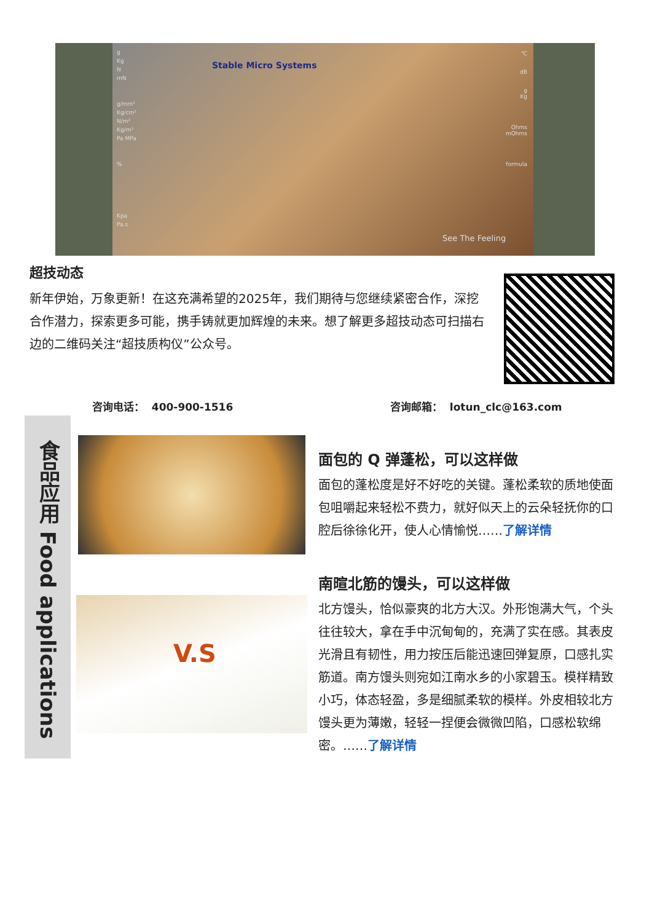g
Kg
N
mN
g/mm²
Kg/cm²
N/m²
Kg/m²
Pa MPa
%
Kpa
Pa.s
Stable Micro Systems
℃
dB
g
Kg
Ohms
mOhms
formula
See The Feeling
超技动态
新年伊始，万象更新！在这充满希望的2025年，我们期待与您继续紧密合作，深挖合作潜力，探索更多可能，携手铸就更加辉煌的未来。想了解更多超技动态可扫描右边的二维码关注“超技质构仪”公众号。
咨询电话： 400-900-1516 咨询邮箱： lotun_clc@163.com
食品应用 Food applications
V.S
面包的 Q 弹蓬松，可以这样做
面包的蓬松度是好不好吃的关键。蓬松柔软的质地使面包咀嚼起来轻松不费力，就好似天上的云朵轻抚你的口腔后徐徐化开，使人心情愉悦……了解详情
南暄北筋的馒头，可以这样做
北方馒头，恰似豪爽的北方大汉。外形饱满大气，个头往往较大，拿在手中沉甸甸的，充满了实在感。其表皮光滑且有韧性，用力按压后能迅速回弹复原，口感扎实筋道。南方馒头则宛如江南水乡的小家碧玉。模样精致小巧，体态轻盈，多是细腻柔软的模样。外皮相较北方馒头更为薄嫩，轻轻一捏便会微微凹陷，口感松软绵密。……了解详情